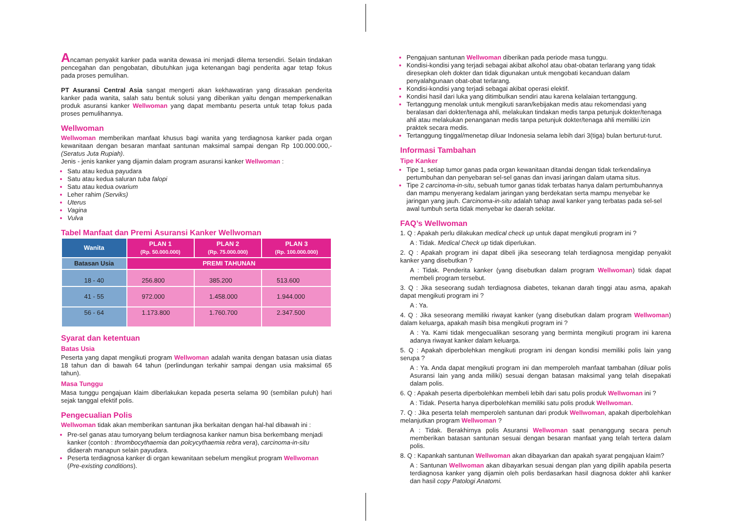Ancaman penyakit kanker pada wanita dewasa ini menjadi dilema tersendiri. Selain tindakan pencegahan dan pengobatan, dibutuhkan juga ketenangan bagi penderita agar tetap fokus pada proses pemulihan.
PT Asuransi Central Asia sangat mengerti akan kekhawatiran yang dirasakan penderita kanker pada wanita, salah satu bentuk solusi yang diberikan yaitu dengan memperkenalkan produk asuransi kanker Wellwoman yang dapat membantu peserta untuk tetap fokus pada proses pemulihannya.
Wellwoman
Wellwoman memberikan manfaat khusus bagi wanita yang terdiagnosa kanker pada organ kewanitaan dengan besaran manfaat santunan maksimal sampai dengan Rp 100.000.000,- (Seratus Juta Rupiah).
Jenis - jenis kanker yang dijamin dalam program asuransi kanker Wellwoman :
Satu atau kedua payudara
Satu atau kedua saluran tuba falopi
Satu atau kedua ovarium
Leher rahim (Serviks)
Uterus
Vagina
Vulva
Tabel Manfaat dan Premi Asuransi Kanker Wellwoman
| Wanita | PLAN 1 (Rp. 50.000.000) | PLAN 2 (Rp. 75.000.000) | PLAN 3 (Rp. 100.000.000) |
| --- | --- | --- | --- |
| Batasan Usia | PREMI TAHUNAN | | |
| 18 - 40 | 256.800 | 385.200 | 513.600 |
| 41 - 55 | 972.000 | 1.458.000 | 1.944.000 |
| 56 - 64 | 1.173.800 | 1.760.700 | 2.347.500 |
Syarat dan ketentuan
Batas Usia
Peserta yang dapat mengikuti program Wellwoman adalah wanita dengan batasan usia diatas 18 tahun dan di bawah 64 tahun (perlindungan terkahir sampai dengan usia maksimal 65 tahun).
Masa Tunggu
Masa tunggu pengajuan klaim diberlakukan kepada peserta selama 90 (sembilan puluh) hari sejak tanggal efektif polis.
Pengecualian Polis
Wellwoman tidak akan memberikan santunan jika berkaitan dengan hal-hal dibawah ini :
Pre-sel ganas atau tumoryang belum terdiagnosa kanker namun bisa berkembang menjadi kanker (contoh : thrombocythaemia dan polcycythaemia rebra vera), carcinoma-in-situ didaerah manapun selain payudara.
Peserta terdiagnosa kanker di organ kewanitaan sebelum mengikut program Wellwoman (Pre-existing conditions).
Pengajuan santunan Wellwoman diberikan pada periode masa tunggu.
Kondisi-kondisi yang terjadi sebagai akibat alkohol atau obat-obatan terlarang yang tidak diresepkan oleh dokter dan tidak digunakan untuk mengobati kecanduan dalam penyalahgunaan obat-obat terlarang.
Kondisi-kondisi yang terjadi sebagai akibat operasi elektif.
Kondisi hasil dari luka yang ditimbulkan sendiri atau karena kelalaian tertanggung.
Tertanggung menolak untuk mengikuti saran/kebijakan medis atau rekomendasi yang beralasan dari dokter/tenaga ahli, melakukan tindakan medis tanpa petunjuk dokter/tenaga ahli atau melakukan penanganan medis tanpa petunjuk dokter/tenaga ahli memiliki izin praktek secara medis.
Tertanggung tinggal/menetap diluar Indonesia selama lebih dari 3(tiga) bulan berturut-turut.
Informasi Tambahan
Tipe Kanker
Tipe 1, setiap tumor ganas pada organ kewanitaan ditandai dengan tidak terkendalinya pertumbuhan dan penyebaran sel-sel ganas dan invasi jaringan dalam utama situs.
Tipe 2 carcinoma-in-situ, sebuah tumor ganas tidak terbatas hanya dalam pertumbuhannya dan mampu menyerang kedalam jaringan yang berdekatan serta mampu menyebar ke jaringan yang jauh. Carcinoma-in-situ adalah tahap awal kanker yang terbatas pada sel-sel awal tumbuh serta tidak menyebar ke daerah sekitar.
FAQ’s Wellwoman
1. Q : Apakah perlu dilakukan medical check up untuk dapat mengikuti program ini ?
A : Tidak. Medical Check up tidak diperlukan.
2. Q : Apakah program ini dapat dibeli jika seseorang telah terdiagnosa mengidap penyakit kanker yang disebutkan ?
A : Tidak. Penderita kanker (yang disebutkan dalam program Wellwoman) tidak dapat membeli program tersebut.
3. Q : Jika seseorang sudah terdiagnosa diabetes, tekanan darah tinggi atau asma, apakah dapat mengikuti program ini ?
A : Ya.
4. Q : Jika seseorang memiliki riwayat kanker (yang disebutkan dalam program Wellwoman) dalam keluarga, apakah masih bisa mengikuti program ini ?
A : Ya. Kami tidak mengecualikan sesorang yang berminta mengikuti program ini karena adanya riwayat kanker dalam keluarga.
5. Q : Apakah diperbolehkan mengikuti program ini dengan kondisi memiliki polis lain yang serupa ?
A : Ya. Anda dapat mengikuti program ini dan memperoleh manfaat tambahan (diluar polis Asuransi lain yang anda miliki) sesuai dengan batasan maksimal yang telah disepakati dalam polis.
6. Q : Apakah peserta diperbolehkan membeli lebih dari satu polis produk Wellwoman ini ?
A : Tidak. Peserta hanya diperbolehkan memiliki satu polis produk Wellwoman.
7. Q : Jika peserta telah memperoleh santunan dari produk Wellwoman, apakah diperbolehkan melanjutkan program Wellwoman ?
A : Tidak. Berakhirnya polis Asuransi Wellwoman saat penanggung secara penuh memberikan batasan santunan sesuai dengan besaran manfaat yang telah tertera dalam polis.
8. Q : Kapankah santunan Wellwoman akan dibayarkan dan apakah syarat pengajuan klaim?
A : Santunan Wellwoman akan dibayarkan sesuai dengan plan yang dipilih apabila peserta terdiagnosa kanker yang dijamin oleh polis berdasarkan hasil diagnosa dokter ahli kanker dan hasil copy Patologi Anatomi.